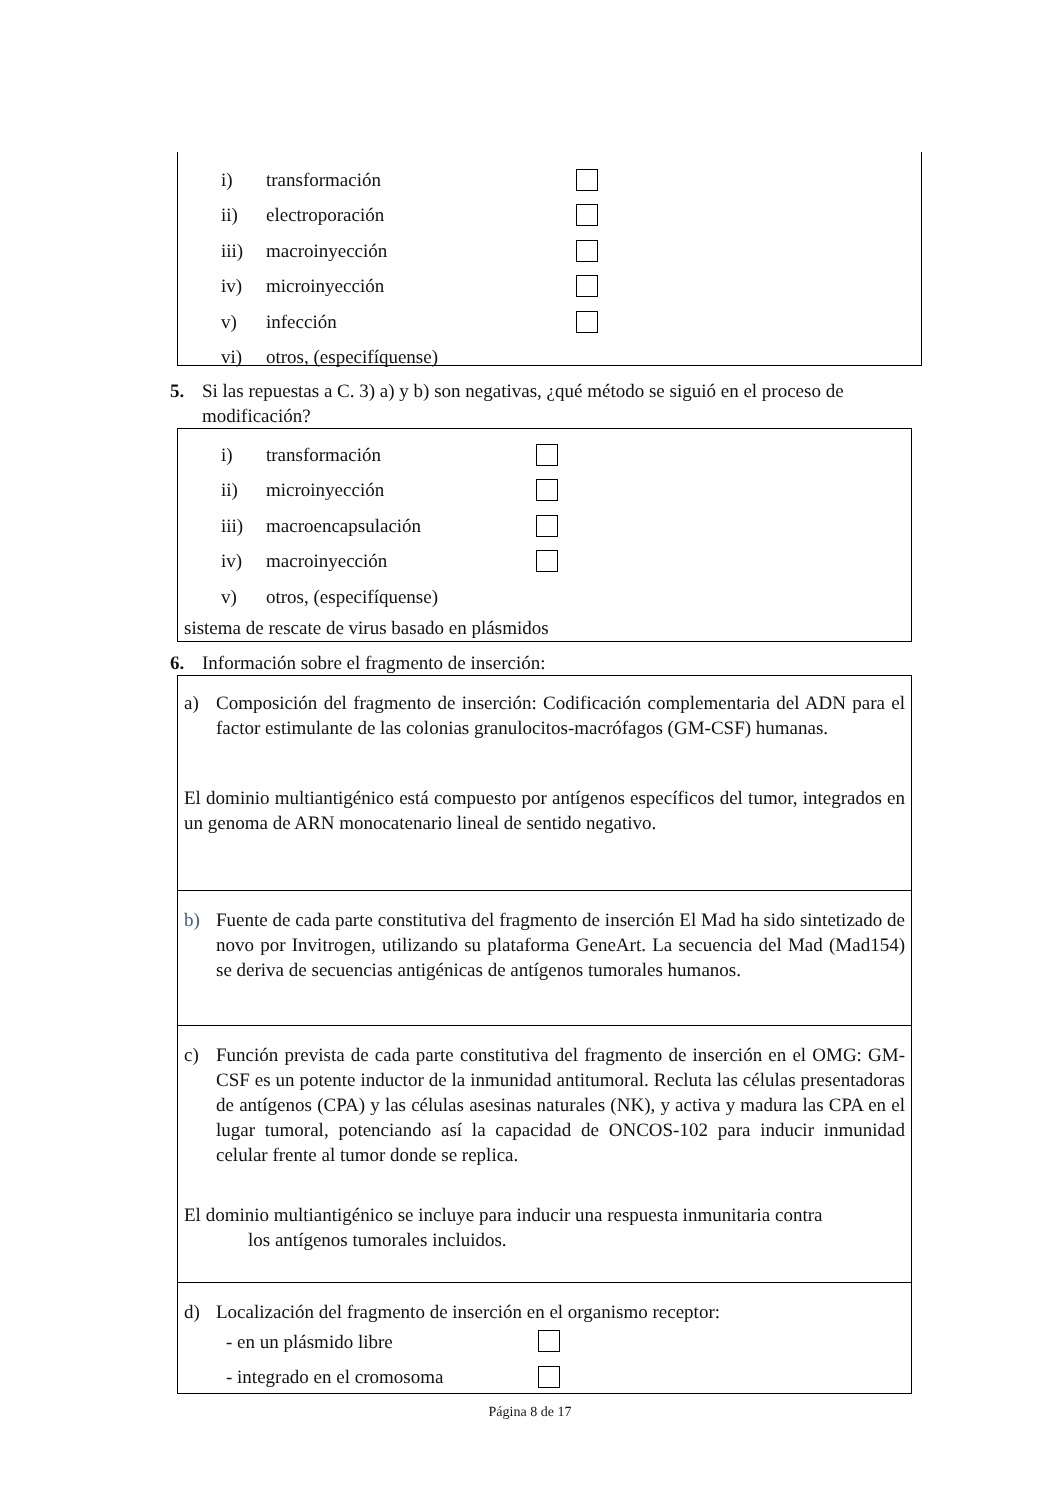i) transformación
ii) electroporación
iii) macroinyección
iv) microinyección
v) infección
vi) otros, (especifíquense)
5. Si las repuestas a C. 3) a) y b) son negativas, ¿qué método se siguió en el proceso de modificación?
i) transformación
ii) microinyección
iii) macroencapsulación
iv) macroinyección
v) otros, (especifíquense)
sistema de rescate de virus basado en plásmidos
6. Información sobre el fragmento de inserción:
a) Composición del fragmento de inserción: Codificación complementaria del ADN para el factor estimulante de las colonias granulocitos-macrófagos (GM-CSF) humanas.
El dominio multiantigénico está compuesto por antígenos específicos del tumor, integrados en un genoma de ARN monocatenario lineal de sentido negativo.
b) Fuente de cada parte constitutiva del fragmento de inserción El Mad ha sido sintetizado de novo por Invitrogen, utilizando su plataforma GeneArt. La secuencia del Mad (Mad154) se deriva de secuencias antigénicas de antígenos tumorales humanos.
c) Función prevista de cada parte constitutiva del fragmento de inserción en el OMG: GM-CSF es un potente inductor de la inmunidad antitumoral. Recluta las células presentadoras de antígenos (CPA) y las células asesinas naturales (NK), y activa y madura las CPA en el lugar tumoral, potenciando así la capacidad de ONCOS-102 para inducir inmunidad celular frente al tumor donde se replica.
El dominio multiantigénico se incluye para inducir una respuesta inmunitaria contra
los antígenos tumorales incluidos.
d) Localización del fragmento de inserción en el organismo receptor:
- en un plásmido libre
- integrado en el cromosoma
Página 8 de 17